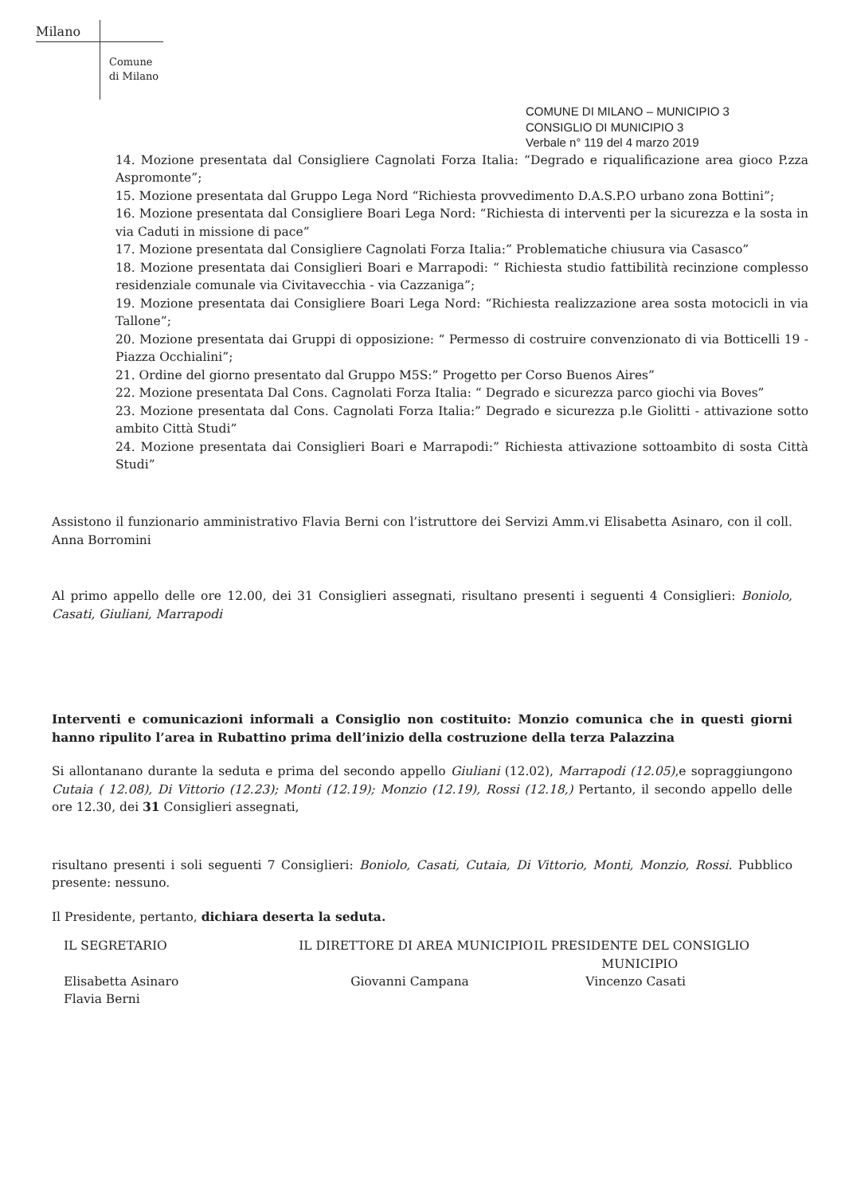Milano
Comune
di Milano
COMUNE DI MILANO – MUNICIPIO 3
CONSIGLIO DI MUNICIPIO 3
Verbale n° 119 del 4 marzo 2019
14. Mozione presentata dal Consigliere Cagnolati Forza Italia: “Degrado e riqualificazione area gioco P.zza Aspromonte”;
15. Mozione presentata dal Gruppo Lega Nord “Richiesta provvedimento D.A.S.P.O urbano zona Bottini”;
16. Mozione presentata dal Consigliere Boari Lega Nord: “Richiesta di interventi per la sicurezza e la sosta in via Caduti in missione di pace”
17. Mozione presentata dal Consigliere Cagnolati Forza Italia:” Problematiche chiusura via Casasco”
18. Mozione presentata dai Consiglieri Boari e Marrapodi: “ Richiesta studio fattibilità recinzione complesso residenziale comunale via Civitavecchia - via Cazzaniga”;
19. Mozione presentata dai Consigliere Boari Lega Nord: “Richiesta realizzazione area sosta motocicli in via Tallone”;
20. Mozione presentata dai Gruppi di opposizione: “ Permesso di costruire convenzionato di via Botticelli 19 - Piazza Occhialini”;
21. Ordine del giorno presentato dal Gruppo M5S:” Progetto per Corso Buenos Aires”
22. Mozione presentata Dal Cons. Cagnolati Forza Italia: “ Degrado e sicurezza parco giochi via Boves”
23. Mozione presentata dal Cons. Cagnolati Forza Italia:” Degrado e sicurezza p.le Giolitti - attivazione sotto ambito Città Studi”
24. Mozione presentata dai Consiglieri Boari e Marrapodi:” Richiesta attivazione sottoambito di sosta Città Studi”
Assistono il funzionario amministrativo Flavia Berni con l’istruttore dei Servizi Amm.vi Elisabetta Asinaro, con il coll. Anna Borromini
Al primo appello delle ore 12.00, dei 31 Consiglieri assegnati, risultano presenti i seguenti 4 Consiglieri: Boniolo, Casati, Giuliani, Marrapodi
Interventi e comunicazioni informali a Consiglio non costituito: Monzio comunica che in questi giorni hanno ripulito l’area in Rubattino prima dell’inizio della costruzione della terza Palazzina
Si allontanano durante la seduta e prima del secondo appello Giuliani (12.02), Marrapodi (12.05),e sopraggiungono Cutaia ( 12.08), Di Vittorio (12.23); Monti (12.19); Monzio (12.19), Rossi (12.18,) Pertanto, il secondo appello delle ore 12.30, dei 31 Consiglieri assegnati,
risultano presenti i soli seguenti 7 Consiglieri: Boniolo, Casati, Cutaia, Di Vittorio, Monti, Monzio, Rossi. Pubblico presente: nessuno.
Il Presidente, pertanto, dichiara deserta la seduta.
IL SEGRETARIO
Elisabetta Asinaro
Flavia Berni
IL DIRETTORE DI AREA MUNICIPIO
Giovanni Campana
IL PRESIDENTE DEL CONSIGLIO
MUNICIPIO
Vincenzo Casati